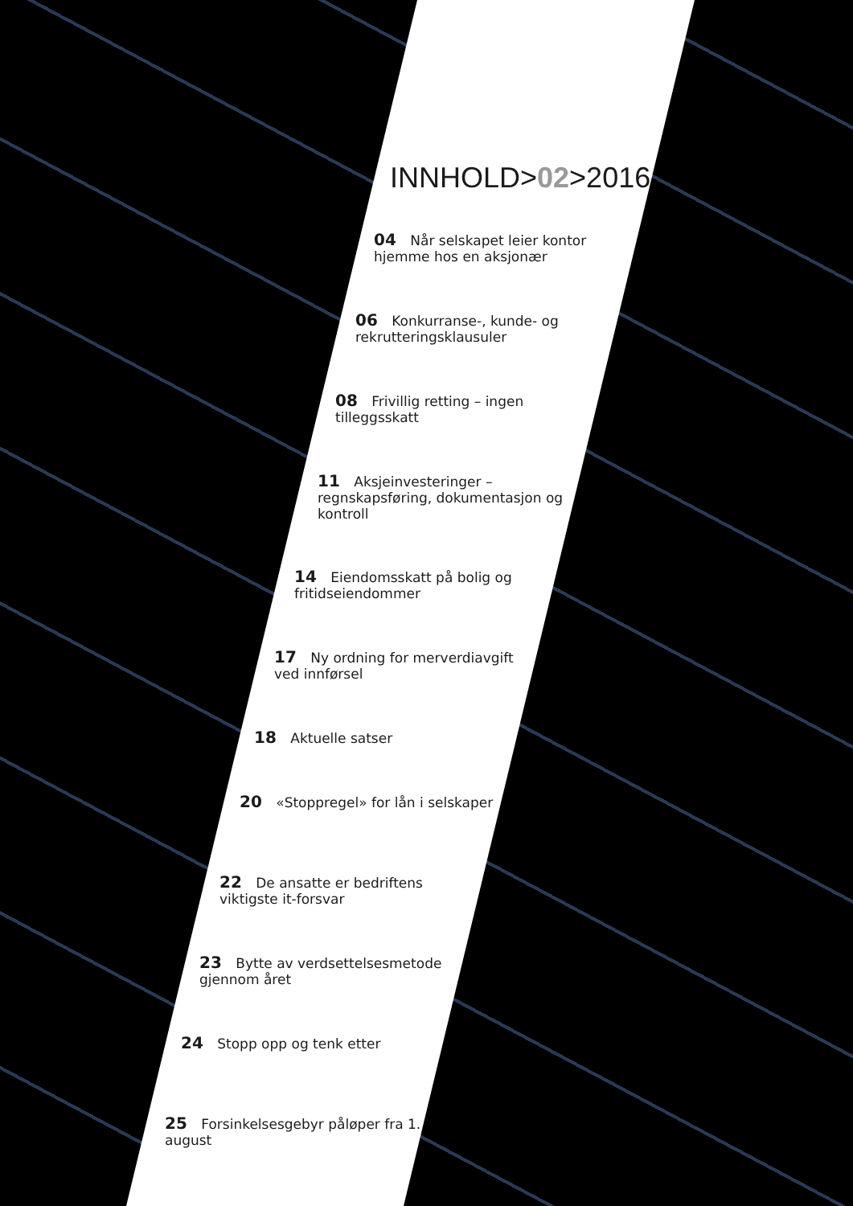INNHOLD>02>2016
04 Når selskapet leier kontor hjemme hos en aksjonær
06 Konkurranse-, kunde- og rekrutteringsklausuler
08 Frivillig retting – ingen tilleggsskatt
11 Aksjeinvesteringer – regnskapsføring, dokumentasjon og kontroll
14 Eiendomsskatt på bolig og fritidseiendommer
17 Ny ordning for merverdiavgift ved innførsel
18 Aktuelle satser
20 «Stoppregel» for lån i selskaper
22 De ansatte er bedriftens viktigste it-forsvar
23 Bytte av verdsettelsesmetode gjennom året
24 Stopp opp og tenk etter
25 Forsinkelsesgebyr påløper fra 1. august